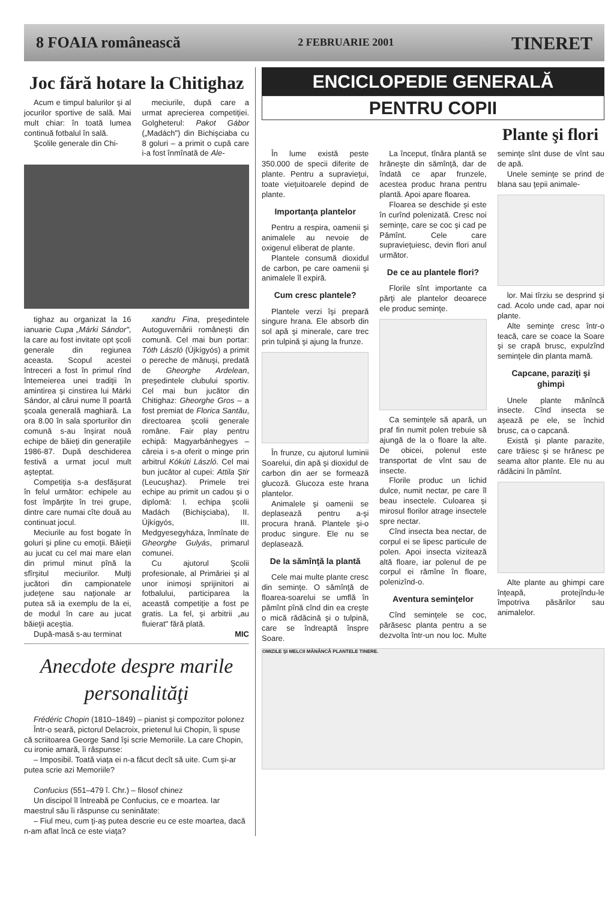8 FOAIA românească 2 FEBRUARIE 2001 TINERET
Joc fără hotare la Chitighaz
Acum e timpul balurilor şi al jocurilor sportive de sală. Mai mult chiar: în toată lumea continuă fotbalul în sală.
Şcolile generale din Chi-
meciurile, după care a urmat aprecierea competiţiei. Golgheterul: Pakot Gábor („Madách") din Bichişciaba cu 8 goluri – a primit o cupă care i-a fost înmînată de Ale-
tighaz au organizat la 16 ianuarie Cupa „Márki Sándor", la care au fost invitate opt şcoli generale din regiunea aceasta. Scopul acestei întreceri a fost în primul rînd întemeierea unei tradiţii în amintirea şi cinstirea lui Márki Sándor, al cărui nume îl poartă şcoala generală maghiară. La ora 8.00 în sala sporturilor din comună s-au înşirat nouă echipe de băieţi din generaţiile 1986-87. După deschiderea festivă a urmat jocul mult aşteptat.
Competiţia s-a desfăşurat în felul următor: echipele au fost împărţite în trei grupe, dintre care numai cîte două au continuat jocul.
Meciurile au fost bogate în goluri şi pline cu emoţii. Băieţii au jucat cu cel mai mare elan din primul minut pînă la sfîrşitul meciurilor. Mulţi jucători din campionatele judeţene sau naţionale ar putea să ia exemplu de la ei, de modul în care au jucat băieţii aceştia.
După-masă s-au terminat
xandru Fina, preşedintele Autoguvernării româneşti din comună. Cel mai bun portar: Tóth László (Újkígyós) a primit o pereche de mănuşi, predată de Gheorghe Ardelean, preşedintele clubului sportiv. Cel mai bun jucător din Chitighaz: Gheorghe Gros – a fost premiat de Florica Santău, directoarea şcolii generale române. Fair play pentru echipă: Magyarbánhegyes – căreia i s-a oferit o minge prin arbitrul Kókúti László. Cel mai bun jucător al cupei: Attila Ştir (Leucuşhaz). Primele trei echipe au primit un cadou şi o diplomă: I. echipa şcolii Madách (Bichişciaba), II. Újkígyós, III. Medgyesegyháza, înmînate de Gheorghe Gulyás, primarul comunei.
Cu ajutorul Şcolii profesionale, al Primăriei şi al unor inimoşi sprijinitori ai fotbalului, participarea la această competiţie a fost pe gratis. La fel, şi arbitrii „au fluierat" fără plată.
MIC
Anecdote despre marile personalităţi
Frédéric Chopin (1810–1849) – pianist şi compozitor polonez
Într-o seară, pictorul Delacroix, prietenul lui Chopin, îi spuse că scriitoarea George Sand îşi scrie Memoriile. La care Chopin, cu ironie amară, îi răspunse:
– Imposibil. Toată viaţa ei n-a făcut decît să uite. Cum şi-ar putea scrie azi Memoriile?
Confucius (551–479 î. Chr.) – filosof chinez
Un discipol îl întreabă pe Confucius, ce e moartea. Iar maestrul său îi răspunse cu seninătate:
– Fiul meu, cum ţi-aş putea descrie eu ce este moartea, dacă n-am aflat încă ce este viaţa?
ENCICLOPEDIE GENERALĂ
PENTRU COPII
Plante şi flori
În lume există peste 350.000 de specii diferite de plante. Pentru a supravieţui, toate vieţuitoarele depind de plante.
Importanţa plantelor
Pentru a respira, oamenii şi animalele au nevoie de oxigenul eliberat de plante.
Plantele consumă dioxidul de carbon, pe care oamenii şi animalele îl expiră.
Cum cresc plantele?
Plantele verzi îşi prepară singure hrana. Ele absorb din sol apă şi minerale, care trec prin tulpină şi ajung la frunze.
În frunze, cu ajutorul luminii Soarelui, din apă şi dioxidul de carbon din aer se formează glucoză. Glucoza este hrana plantelor.
Animalele şi oamenii se deplasează pentru a-şi procura hrană. Plantele şi-o produc singure. Ele nu se deplasează.
De la sămînţă la plantă
Cele mai multe plante cresc din seminţe. O sămînţă de floarea-soarelui se umflă în pămînt pînă cînd din ea creşte o mică rădăcină şi o tulpină, care se îndreaptă înspre Soare.
La început, tînăra plantă se hrăneşte din sămînţă, dar de îndată ce apar frunzele, acestea produc hrana pentru plantă. Apoi apare floarea.
Floarea se deschide şi este în curînd polenizată. Cresc noi seminţe, care se coc şi cad pe Pămînt. Cele care supravieţuiesc, devin flori anul următor.
De ce au plantele flori?
Florile sînt importante ca părţi ale plantelor deoarece ele produc seminţe.
Ca seminţele să apară, un praf fin numit polen trebuie să ajungă de la o floare la alte. De obicei, polenul este transportat de vînt sau de insecte.
Florile produc un lichid dulce, numit nectar, pe care îl beau insectele. Culoarea şi mirosul florilor atrage insectele spre nectar.
Cînd insecta bea nectar, de corpul ei se lipesc particule de polen. Apoi insecta vizitează altă floare, iar polenul de pe corpul ei rămîne în floare, polenizînd-o.
Aventura seminţelor
Cînd seminţele se coc, părăsesc planta pentru a se dezvolta într-un nou loc. Multe seminţe sînt duse de vînt sau de apă.
Unele seminţe se prind de blana sau ţepii animale-
lor. Mai tîrziu se desprind şi cad. Acolo unde cad, apar noi plante.
Alte seminţe cresc într-o teacă, care se coace la Soare şi se crapă brusc, expulzînd seminţele din planta mamă.
Capcane, paraziţi şi ghimpi
Unele plante mănîncă insecte. Cînd insecta se aşează pe ele, se închid brusc, ca o capcană.
Există şi plante parazite, care trăiesc şi se hrănesc pe seama altor plante. Ele nu au rădăcini în pămînt.
Alte plante au ghimpi care înţeapă, protejîndu-le împotriva păsărilor sau animalelor.
OMIZILE ŞI MELCII MĂNÂNCĂ PLANTELE TINERE.